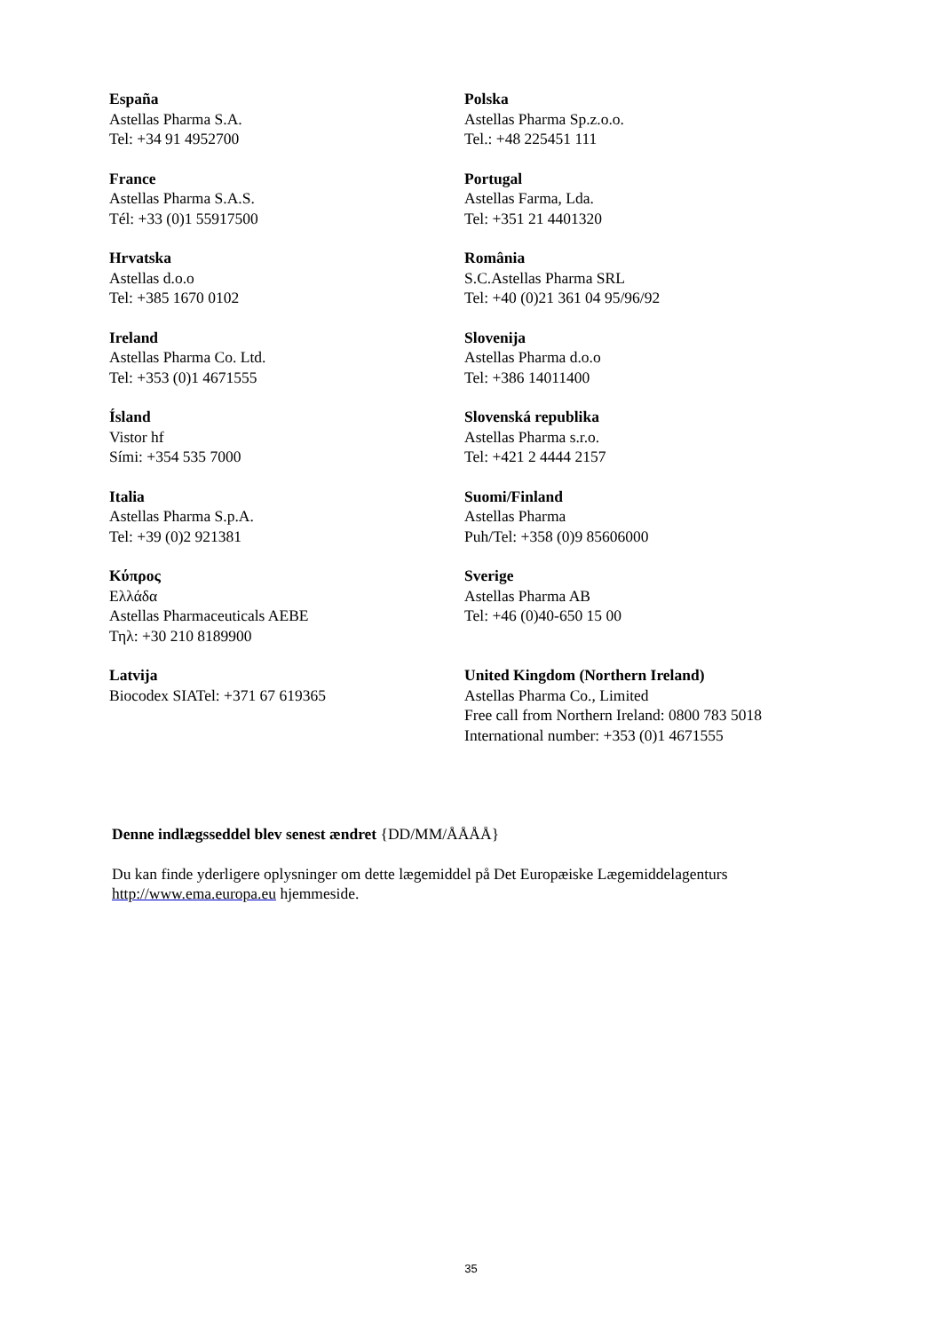| España Astellas Pharma S.A. Tel: +34 91 4952700 | Polska Astellas Pharma Sp.z.o.o. Tel.: +48 225451 111 |
| France Astellas Pharma S.A.S. Tél: +33 (0)1 55917500 | Portugal Astellas Farma, Lda. Tel: +351 21 4401320 |
| Hrvatska Astellas d.o.o Tel: +385 1670 0102 | România S.C.Astellas Pharma SRL Tel: +40 (0)21 361 04 95/96/92 |
| Ireland Astellas Pharma Co. Ltd. Tel: +353 (0)1 4671555 | Slovenija Astellas Pharma d.o.o Tel: +386 14011400 |
| Ísland Vistor hf Sími: +354 535 7000 | Slovenská republika Astellas Pharma s.r.o. Tel: +421 2 4444 2157 |
| Italia Astellas Pharma S.p.A. Tel: +39 (0)2 921381 | Suomi/Finland Astellas Pharma Puh/Tel: +358 (0)9 85606000 |
| Κύπρος Ελλάδα Astellas Pharmaceuticals AEBE Τηλ: +30 210 8189900 | Sverige Astellas Pharma AB Tel: +46 (0)40-650 15 00 |
| Latvija Biocodex SIATel: +371 67 619365 | United Kingdom (Northern Ireland) Astellas Pharma Co., Limited Free call from Northern Ireland: 0800 783 5018 International number: +353 (0)1 4671555 |
Denne indlægsseddel blev senest ændret {DD/MM/ÅÅÅÅ}
Du kan finde yderligere oplysninger om dette lægemiddel på Det Europæiske Lægemiddelagenturs http://www.ema.europa.eu hjemmeside.
35